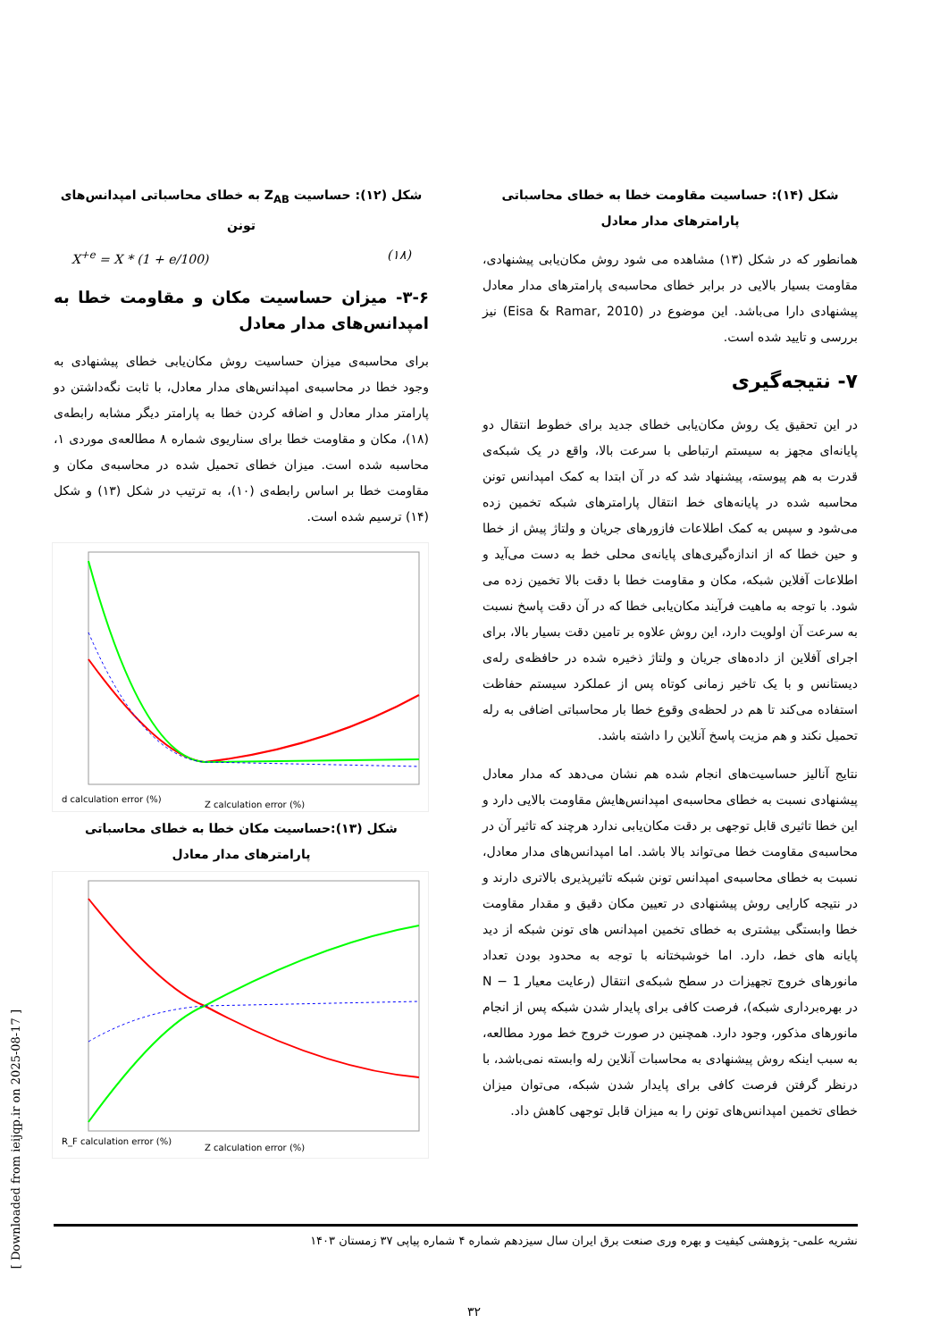شکل (۱۲): حساسیت Z<sub>AB</sub> به خطای محاسباتی امپدانس‌های تونن
X<sup>+e</sup> = X * (1 + e/100) (۱۸)
۳-۶- میزان حساسیت مکان و مقاومت خطا به امپدانس‌های مدار معادل
برای محاسبه‌ی میزان حساسیت روش مکان‌یابی خطای پیشنهادی به وجود خطا در محاسبه‌ی امپدانس‌های مدار معادل، با ثابت نگه‌داشتن دو پارامتر مدار معادل و اضافه کردن خطا به پارامتر دیگر مشابه رابطه‌ی (۱۸)، مکان و مقاومت خطا برای سناریوی شماره ۸ مطالعه‌ی موردی ۱، محاسبه شده است. میزان خطای تحمیل شده در محاسبه‌ی مکان و مقاومت خطا بر اساس رابطه‌ی (۱۰)، به ترتیب در شکل (۱۳) و شکل (۱۴) ترسیم شده است.
d calculation error (%)
Z calculation error (%)
شکل (۱۳):حساسیت مکان خطا به خطای محاسباتی پارامترهای مدار معادل
Z calculation error (%)
R_F calculation error (%)
شکل (۱۴): حساسیت مقاومت خطا به خطای محاسباتی پارامترهای مدار معادل
همانطور که در شکل (۱۳) مشاهده می شود روش مکان‌یابی پیشنهادی، مقاومت بسیار بالایی در برابر خطای محاسبه‌ی پارامترهای مدار معادل پیشنهادی دارا می‌باشد. این موضوع در (Eisa & Ramar, 2010) نیز بررسی و تایید شده است.
۷- نتیجه‌گیری
در این تحقیق یک روش مکان‌یابی خطای جدید برای خطوط انتقال دو پایانه‌ای مجهز به سیستم ارتباطی با سرعت بالا، واقع در یک شبکه‌ی قدرت به هم پیوسته، پیشنهاد شد که در آن ابتدا به کمک امپدانس تونن محاسبه شده در پایانه‌های خط انتقال پارامترهای شبکه تخمین زده می‌شود و سپس به کمک اطلاعات فازورهای جریان و ولتاژ پیش از خطا و حین خطا که از اندازه‌گیری‌های پایانه‌ی محلی خط به دست می‌آید و اطلاعات آفلاین شبکه، مکان و مقاومت خطا با دقت بالا تخمین زده می شود. با توجه به ماهیت فرآیند مکان‌یابی خطا که در آن دقت پاسخ نسبت به سرعت آن اولویت دارد، این روش علاوه بر تامین دقت بسیار بالا، برای اجرای آفلاین از داده‌های جریان و ولتاژ ذخیره شده در حافظه‌ی رله‌ی دیستانس و با یک تاخیر زمانی کوتاه پس از عملکرد سیستم حفاظت استفاده می‌کند تا هم در لحظه‌ی وقوع خطا بار محاسباتی اضافی به رله تحمیل نکند و هم مزیت پاسخ آنلاین را داشته باشد.
نتایج آنالیز حساسیت‌های انجام شده هم نشان می‌دهد که مدار معادل پیشنهادی نسبت به خطای محاسبه‌ی امپدانس‌هایش مقاومت بالایی دارد و این خطا تاثیری قابل توجهی بر دقت مکان‌یابی ندارد هرچند که تاثیر آن در محاسبه‌ی مقاومت خطا می‌تواند بالا باشد. اما امپدانس‌های مدار معادل، نسبت به خطای محاسبه‌ی امپدانس تونن شبکه تاثیرپذیری بالاتری دارند و در نتیجه کارایی روش پیشنهادی در تعیین مکان دقیق و مقدار مقاومت خطا وابستگی بیشتری به خطای تخمین امپدانس های تونن شبکه از دید پایانه های خط، دارد. اما خوشبختانه با توجه به محدود بودن تعداد مانورهای خروج تجهیزات در سطح شبکه‌ی انتقال (رعایت معیار N − 1 در بهره‌برداری شبکه)، فرصت کافی برای پایدار شدن شبکه پس از انجام مانورهای مذکور، وجود دارد. همچنین در صورت خروج خط مورد مطالعه، به سبب اینکه روش پیشنهادی به محاسبات آنلاین رله وابسته نمی‌باشد، با درنظر گرفتن فرصت کافی برای پایدار شدن شبکه، می‌توان میزان خطای تخمین امپدانس‌های تونن را به میزان قابل توجهی کاهش داد.
نشریه علمی- پژوهشی کیفیت و بهره وری صنعت برق ایران سال سیزدهم شماره ۴ شماره پیاپی ۳۷ زمستان ۱۴۰۳
۳۲
[ Downloaded from ieijqp.ir on 2025-08-17 ]